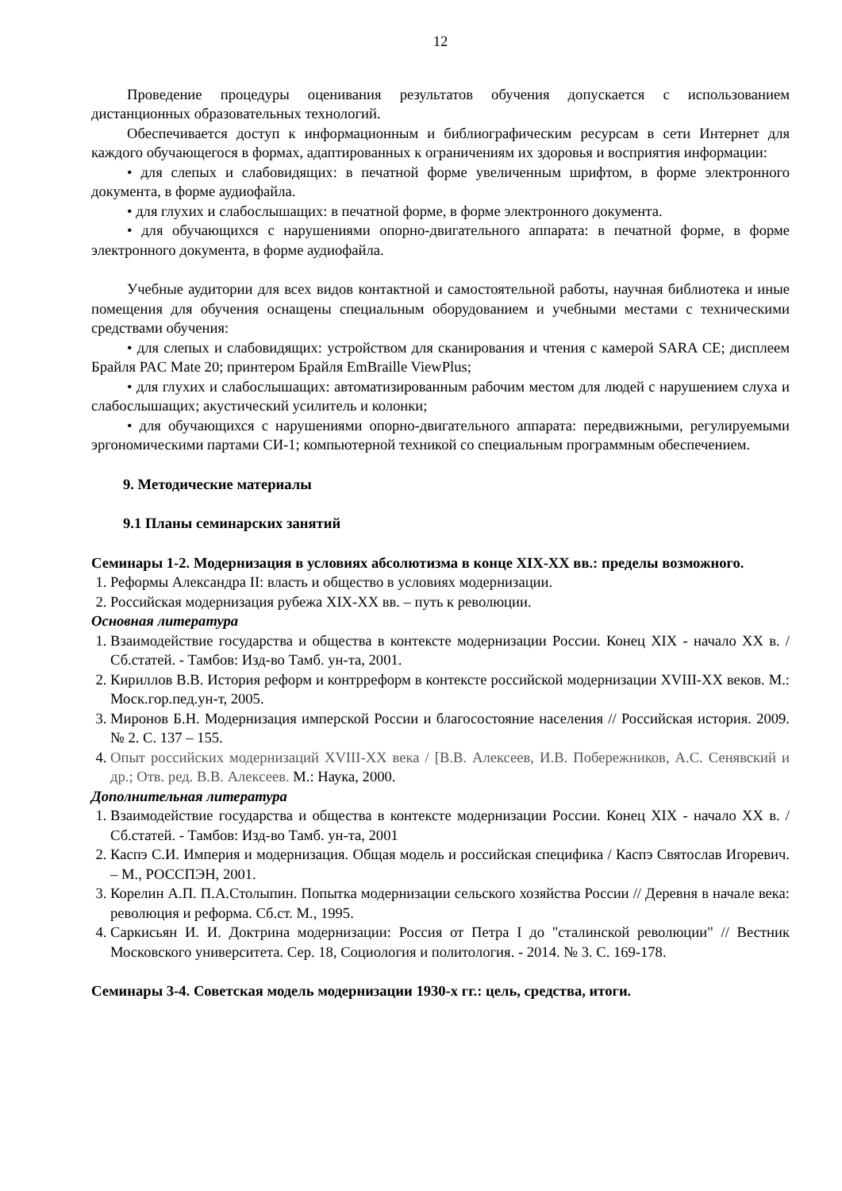12
Проведение процедуры оценивания результатов обучения допускается с использованием дистанционных образовательных технологий.
Обеспечивается доступ к информационным и библиографическим ресурсам в сети Интернет для каждого обучающегося в формах, адаптированных к ограничениям их здоровья и восприятия информации:
• для слепых и слабовидящих: в печатной форме увеличенным шрифтом, в форме электронного документа, в форме аудиофайла.
• для глухих и слабослышащих: в печатной форме, в форме электронного документа.
• для обучающихся с нарушениями опорно-двигательного аппарата: в печатной форме, в форме электронного документа, в форме аудиофайла.
Учебные аудитории для всех видов контактной и самостоятельной работы, научная библиотека и иные помещения для обучения оснащены специальным оборудованием и учебными местами с техническими средствами обучения:
• для слепых и слабовидящих: устройством для сканирования и чтения с камерой SARA CE; дисплеем Брайля PAC Mate 20; принтером Брайля EmBraille ViewPlus;
• для глухих и слабослышащих: автоматизированным рабочим местом для людей с нарушением слуха и слабослышащих; акустический усилитель и колонки;
• для обучающихся с нарушениями опорно-двигательного аппарата: передвижными, регулируемыми эргономическими партами СИ-1; компьютерной техникой со специальным программным обеспечением.
9. Методические материалы
9.1 Планы семинарских занятий
Семинары 1-2. Модернизация в условиях абсолютизма в конце XIX-XX вв.: пределы возможного.
1. Реформы Александра II: власть и общество в условиях модернизации.
2. Российская модернизация рубежа XIX-XX вв. – путь к революции.
Основная литература
1. Взаимодействие государства и общества в контексте модернизации России. Конец XIX - начало XX в. /Сб.статей. - Тамбов: Изд-во Тамб. ун-та, 2001.
2. Кириллов В.В. История реформ и контрреформ в контексте российской модернизации XVIII-XX веков. М.: Моск.гор.пед.ун-т, 2005.
3. Миронов Б.Н. Модернизация имперской России и благосостояние населения // Российская история. 2009. № 2. С. 137 – 155.
4. Опыт российских модернизаций XVIII-XX века / [В.В. Алексеев, И.В. Побережников, А.С. Сенявский и др.; Отв. ред. В.В. Алексеев. М.: Наука, 2000.
Дополнительная литература
1. Взаимодействие государства и общества в контексте модернизации России. Конец XIX - начало XX в. /Сб.статей. - Тамбов: Изд-во Тамб. ун-та, 2001
2. Каспэ С.И. Империя и модернизация. Общая модель и российская специфика / Каспэ Святослав Игоревич. – М., РОССПЭН, 2001.
3. Корелин А.П. П.А.Столыпин. Попытка модернизации сельского хозяйства России // Деревня в начале века: революция и реформа. Сб.ст. М., 1995.
4. Саркисьян И. И. Доктрина модернизации: Россия от Петра I до "сталинской революции" // Вестник Московского университета. Сер. 18, Социология и политология. - 2014. № 3. С. 169-178.
Семинары 3-4. Советская модель модернизации 1930-х гг.: цель, средства, итоги.